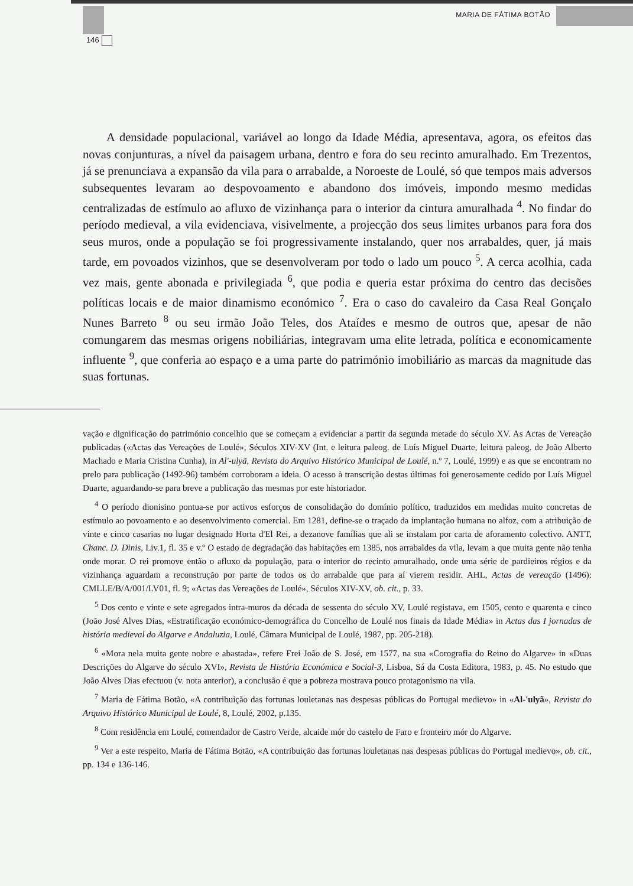MARIA DE FÁTIMA BOTÃO
146
A densidade populacional, variável ao longo da Idade Média, apresentava, agora, os efeitos das novas conjunturas, a nível da paisagem urbana, dentro e fora do seu recinto amuralhado. Em Trezentos, já se prenunciava a expansão da vila para o arrabalde, a Noroeste de Loulé, só que tempos mais adversos subsequentes levaram ao despovoamento e abandono dos imóveis, impondo mesmo medidas centralizadas de estímulo ao afluxo de vizinhança para o interior da cintura amuralhada <sup>4</sup>. No findar do período medieval, a vila evidenciava, visivelmente, a projecção dos seus limites urbanos para fora dos seus muros, onde a população se foi progressivamente instalando, quer nos arrabaldes, quer, já mais tarde, em povoados vizinhos, que se desenvolveram por todo o lado um pouco <sup>5</sup>. A cerca acolhia, cada vez mais, gente abonada e privilegiada <sup>6</sup>, que podia e queria estar próxima do centro das decisões políticas locais e de maior dinamismo económico <sup>7</sup>. Era o caso do cavaleiro da Casa Real Gonçalo Nunes Barreto <sup>8</sup> ou seu irmão João Teles, dos Ataídes e mesmo de outros que, apesar de não comungarem das mesmas origens nobiliárias, integravam uma elite letrada, política e economicamente influente <sup>9</sup>, que conferia ao espaço e a uma parte do património imobiliário as marcas da magnitude das suas fortunas.
vação e dignificação do património concelhio que se começam a evidenciar a partir da segunda metade do século XV. As Actas de Vereação publicadas («Actas das Vereações de Loulé», Séculos XIV-XV (Int. e leitura paleog. de Luís Miguel Duarte, leitura paleog. de João Alberto Machado e Maria Cristina Cunha), in Al'-ulyã, Revista do Arquivo Histórico Municipal de Loulé, n.º 7, Loulé, 1999) e as que se encontram no prelo para publicação (1492-96) também corroboram a ideia. O acesso à transcrição destas últimas foi generosamente cedido por Luís Miguel Duarte, aguardando-se para breve a publicação das mesmas por este historiador.
<sup>4</sup> O período dionisino pontua-se por activos esforços de consolidação do domínio político, traduzidos em medidas muito concretas de estímulo ao povoamento e ao desenvolvimento comercial. Em 1281, define-se o traçado da implantação humana no alfoz, com a atribuição de vinte e cinco casarias no lugar designado Horta d'El Rei, a dezanove famílias que ali se instalam por carta de aforamento colectivo. ANTT, Chanc. D. Dinis, Liv.1, fl. 35 e v.º O estado de degradação das habitações em 1385, nos arrabaldes da vila, levam a que muita gente não tenha onde morar. O rei promove então o afluxo da população, para o interior do recinto amuralhado, onde uma série de pardieiros régios e da vizinhança aguardam a reconstrução por parte de todos os do arrabalde que para aí vierem residir. AHL, Actas de vereação (1496): CMLLE/B/A/001/LV01, fl. 9; «Actas das Vereações de Loulé», Séculos XIV-XV, ob. cit., p. 33.
<sup>5</sup> Dos cento e vinte e sete agregados intra-muros da década de sessenta do século XV, Loulé registava, em 1505, cento e quarenta e cinco (João José Alves Dias, «Estratificação económico-demográfica do Concelho de Loulé nos finais da Idade Média» in Actas das I jornadas de história medieval do Algarve e Andaluzia, Loulé, Câmara Municipal de Loulé, 1987, pp. 205-218).
<sup>6</sup> «Mora nela muita gente nobre e abastada», refere Frei João de S. José, em 1577, na sua «Corografia do Reino do Algarve» in «Duas Descrições do Algarve do século XVI», Revista de História Económica e Social-3, Lisboa, Sá da Costa Editora, 1983, p. 45. No estudo que João Alves Dias efectuou (v. nota anterior), a conclusão é que a pobreza mostrava pouco protagonismo na vila.
<sup>7</sup> Maria de Fátima Botão, «A contribuição das fortunas louletanas nas despesas públicas do Portugal medievo» in «Al-'ulyã», Revista do Arquivo Histórico Municipal de Loulé, 8, Loulé, 2002, p.135.
<sup>8</sup> Com residência em Loulé, comendador de Castro Verde, alcaide mór do castelo de Faro e fronteiro mór do Algarve.
<sup>9</sup> Ver a este respeito, Maria de Fátima Botão, «A contribuição das fortunas louletanas nas despesas públicas do Portugal medievo», ob. cit., pp. 134 e 136-146.